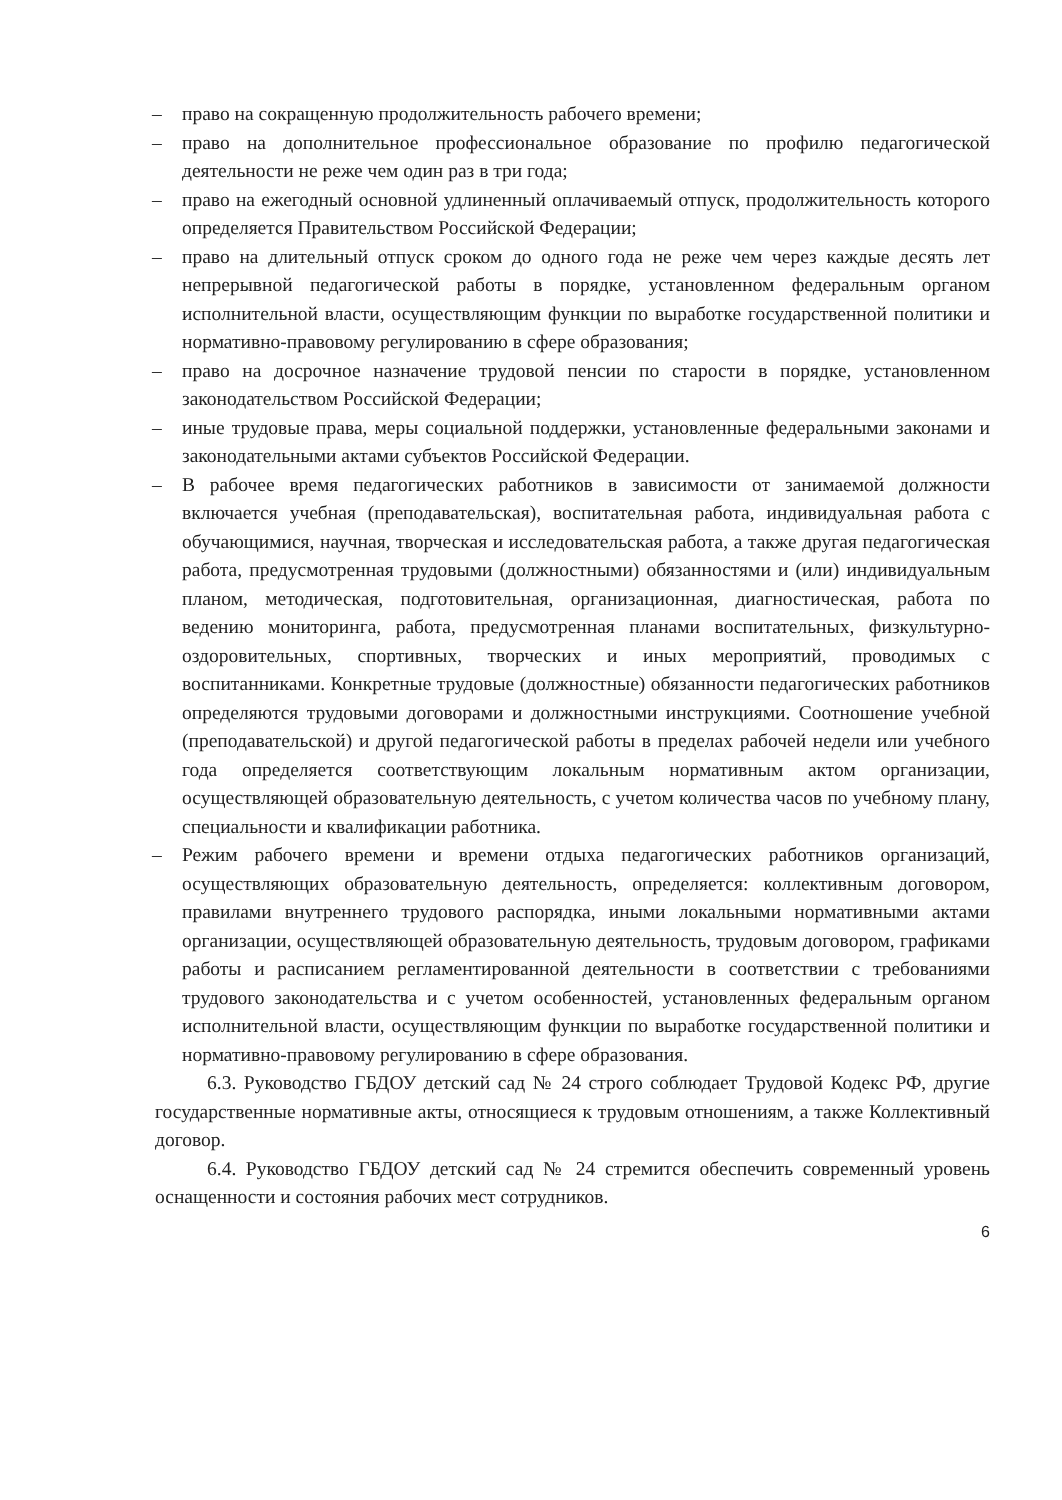– право на сокращенную продолжительность рабочего времени;
– право на дополнительное профессиональное образование по профилю педагогической деятельности не реже чем один раз в три года;
– право на ежегодный основной удлиненный оплачиваемый отпуск, продолжительность которого определяется Правительством Российской Федерации;
– право на длительный отпуск сроком до одного года не реже чем через каждые десять лет непрерывной педагогической работы в порядке, установленном федеральным органом исполнительной власти, осуществляющим функции по выработке государственной политики и нормативно-правовому регулированию в сфере образования;
– право на досрочное назначение трудовой пенсии по старости в порядке, установленном законодательством Российской Федерации;
– иные трудовые права, меры социальной поддержки, установленные федеральными законами и законодательными актами субъектов Российской Федерации.
– В рабочее время педагогических работников в зависимости от занимаемой должности включается учебная (преподавательская), воспитательная работа, индивидуальная работа с обучающимися, научная, творческая и исследовательская работа, а также другая педагогическая работа, предусмотренная трудовыми (должностными) обязанностями и (или) индивидуальным планом, методическая, подготовительная, организационная, диагностическая, работа по ведению мониторинга, работа, предусмотренная планами воспитательных, физкультурно-оздоровительных, спортивных, творческих и иных мероприятий, проводимых с воспитанниками. Конкретные трудовые (должностные) обязанности педагогических работников определяются трудовыми договорами и должностными инструкциями. Соотношение учебной (преподавательской) и другой педагогической работы в пределах рабочей недели или учебного года определяется соответствующим локальным нормативным актом организации, осуществляющей образовательную деятельность, с учетом количества часов по учебному плану, специальности и квалификации работника.
– Режим рабочего времени и времени отдыха педагогических работников организаций, осуществляющих образовательную деятельность, определяется: коллективным договором, правилами внутреннего трудового распорядка, иными локальными нормативными актами организации, осуществляющей образовательную деятельность, трудовым договором, графиками работы и расписанием регламентированной деятельности в соответствии с требованиями трудового законодательства и с учетом особенностей, установленных федеральным органом исполнительной власти, осуществляющим функции по выработке государственной политики и нормативно-правовому регулированию в сфере образования.
6.3. Руководство ГБДОУ детский сад № 24 строго соблюдает Трудовой Кодекс РФ, другие государственные нормативные акты, относящиеся к трудовым отношениям, а также Коллективный договор.
6.4. Руководство ГБДОУ детский сад № 24 стремится обеспечить современный уровень оснащенности и состояния рабочих мест сотрудников.
6